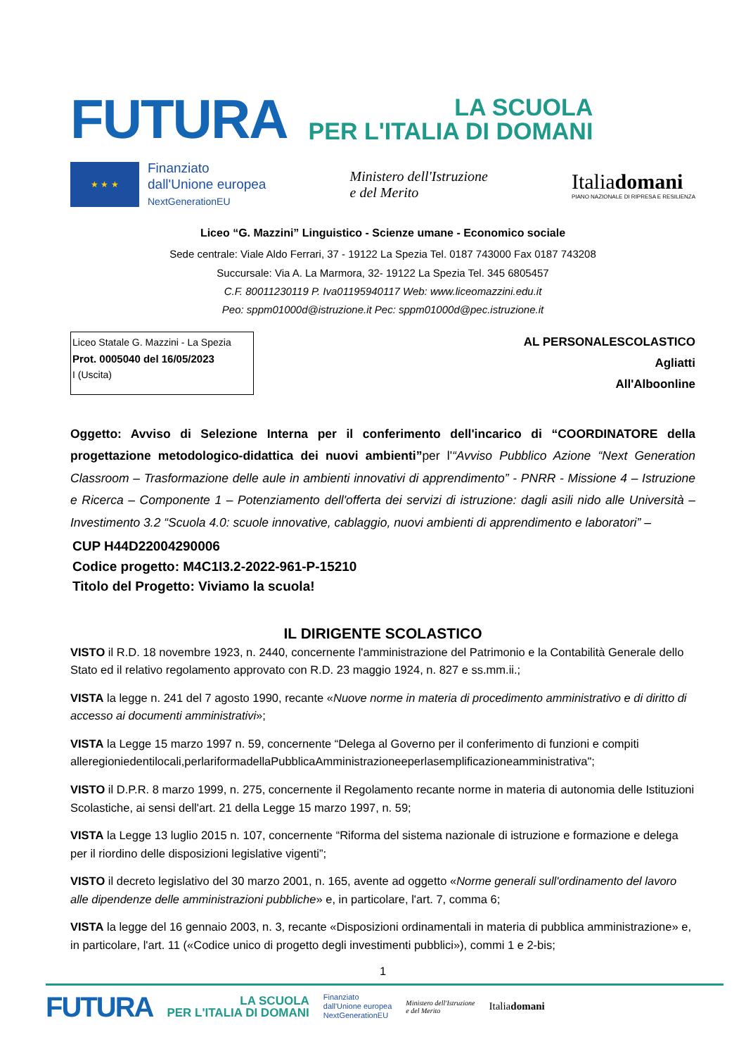FUTURA
LA SCUOLA
PER L'ITALIA DI DOMANI
★ ★ ★
Finanziato
dall'Unione europea
NextGenerationEU
Ministero dell'Istruzione
e del Merito
Italiadomani
PIANO NAZIONALE DI RIPRESA E RESILIENZA
Liceo “G. Mazzini” Linguistico - Scienze umane - Economico sociale
Sede centrale: Viale Aldo Ferrari, 37 - 19122 La Spezia Tel. 0187 743000 Fax 0187 743208
Succursale: Via A. La Marmora, 32- 19122 La Spezia Tel. 345 6805457
C.F. 80011230119 P. Iva01195940117 Web: www.liceomazzini.edu.it
Peo: sppm01000d@istruzione.it Pec: sppm01000d@pec.istruzione.it
Liceo Statale G. Mazzini - La Spezia
Prot. 0005040 del 16/05/2023
I (Uscita)
AL PERSONALESCOLASTICO
Agliatti
All'Alboonline
Oggetto: Avviso di Selezione Interna per il conferimento dell'incarico di “COORDINATORE della progettazione metodologico-didattica dei nuovi ambienti”per l'“Avviso Pubblico Azione “Next Generation Classroom – Trasformazione delle aule in ambienti innovativi di apprendimento” - PNRR - Missione 4 – Istruzione e Ricerca – Componente 1 – Potenziamento dell'offerta dei servizi di istruzione: dagli asili nido alle Università – Investimento 3.2 “Scuola 4.0: scuole innovative, cablaggio, nuovi ambienti di apprendimento e laboratori” –
CUP H44D22004290006
Codice progetto: M4C1I3.2-2022-961-P-15210
Titolo del Progetto: Viviamo la scuola!
IL DIRIGENTE SCOLASTICO
VISTO il R.D. 18 novembre 1923, n. 2440, concernente l'amministrazione del Patrimonio e la Contabilità Generale dello Stato ed il relativo regolamento approvato con R.D. 23 maggio 1924, n. 827 e ss.mm.ii.;
VISTA la legge n. 241 del 7 agosto 1990, recante «Nuove norme in materia di procedimento amministrativo e di diritto di accesso ai documenti amministrativi»;
VISTA la Legge 15 marzo 1997 n. 59, concernente “Delega al Governo per il conferimento di funzioni e compiti alleregioniedentilocali,perlariformadellaPubblicaAmministrazioneeperlasemplificazioneamministrativa";
VISTO il D.P.R. 8 marzo 1999, n. 275, concernente il Regolamento recante norme in materia di autonomia delle Istituzioni Scolastiche, ai sensi dell'art. 21 della Legge 15 marzo 1997, n. 59;
VISTA la Legge 13 luglio 2015 n. 107, concernente “Riforma del sistema nazionale di istruzione e formazione e delega per il riordino delle disposizioni legislative vigenti”;
VISTO il decreto legislativo del 30 marzo 2001, n. 165, avente ad oggetto «Norme generali sull'ordinamento del lavoro alle dipendenze delle amministrazioni pubbliche» e, in particolare, l'art. 7, comma 6;
VISTA la legge del 16 gennaio 2003, n. 3, recante «Disposizioni ordinamentali in materia di pubblica amministrazione» e, in particolare, l'art. 11 («Codice unico di progetto degli investimenti pubblici»), commi 1 e 2-bis;
1
FUTURA LA SCUOLA
PER L'ITALIA DI DOMANI Finanziato
dall'Unione europea
NextGenerationEU Ministero dell'Istruzione
e del Merito Italiadomani